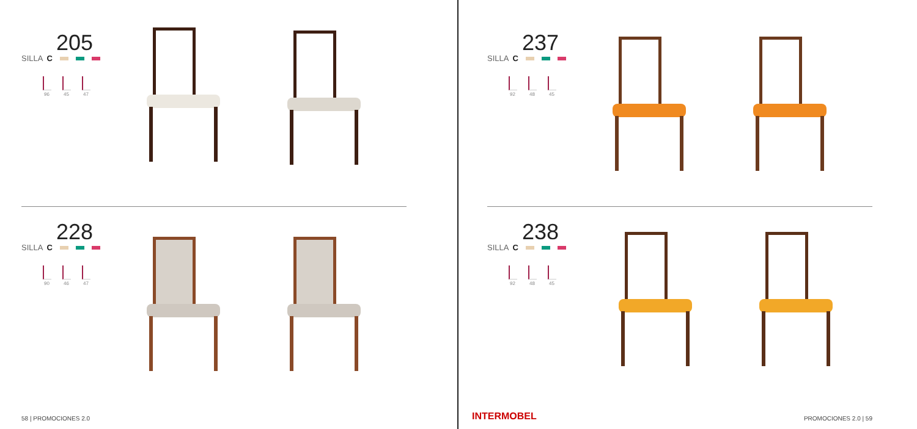205
SILLA C
96 45 47
228
SILLA C
90 46 47
58 | PROMOCIONES 2.0
237
SILLA C
92 48 45
238
SILLA C
92 48 45
INTERMOBEL PROMOCIONES 2.0 | 59